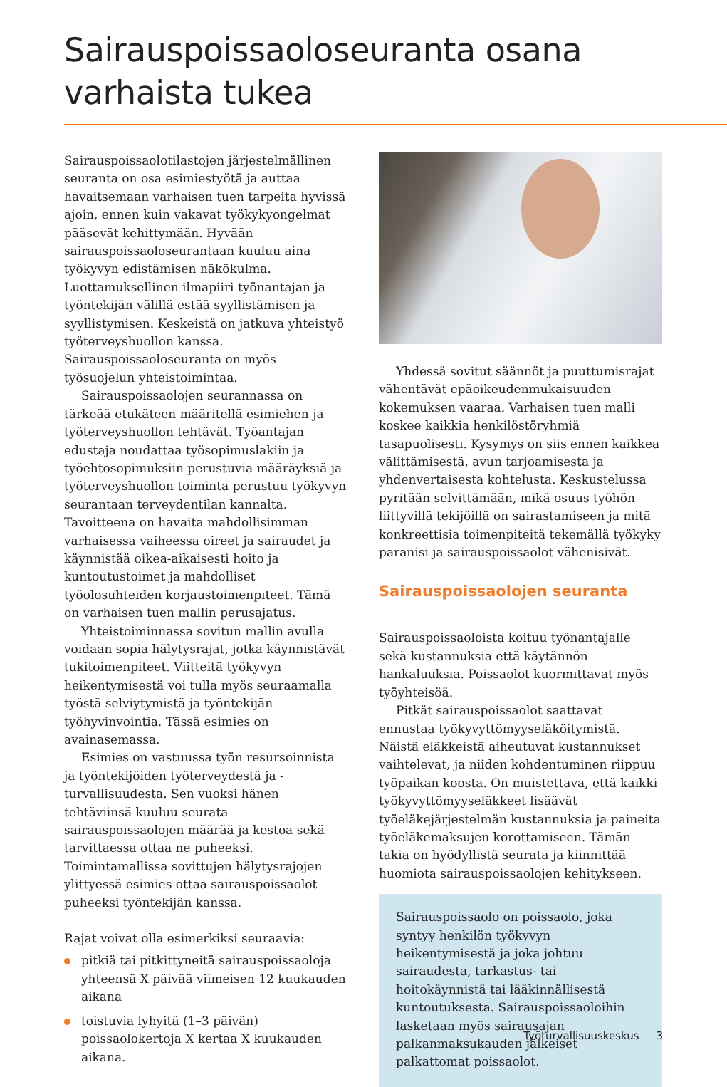Sairauspoissaoloseuranta osana varhaista tukea
Sairauspoissaolotilastojen järjestelmällinen seuranta on osa esimiestyötä ja auttaa havaitsemaan varhaisen tuen tarpeita hyvissä ajoin, ennen kuin vakavat työkykyongelmat pääsevät kehittymään. Hyvään sairauspoissaoloseurantaan kuuluu aina työkyvyn edistämisen näkökulma. Luottamuksellinen ilmapiiri työnantajan ja työntekijän välillä estää syyllistämisen ja syyllistymisen. Keskeistä on jatkuva yhteistyö työterveyshuollon kanssa. Sairauspoissaoloseuranta on myös työsuojelun yhteistoimintaa.
Sairauspoissaolojen seurannassa on tärkeää etukäteen määritellä esimiehen ja työterveyshuollon tehtävät. Työantajan edustaja noudattaa työsopimuslakiin ja työehtosopimuksiin perustuvia määräyksiä ja työterveyshuollon toiminta perustuu työkyvyn seurantaan terveydentilan kannalta. Tavoitteena on havaita mahdollisimman varhaisessa vaiheessa oireet ja sairaudet ja käynnistää oikea-aikaisesti hoito ja kuntoutustoimet ja mahdolliset työolosuhteiden korjaustoimenpiteet. Tämä on varhaisen tuen mallin perusajatus.
Yhteistoiminnassa sovitun mallin avulla voidaan sopia hälytysrajat, jotka käynnistävät tukitoimenpiteet. Viitteitä työkyvyn heikentymisestä voi tulla myös seuraamalla työstä selviytymistä ja työntekijän työhyvinvointia. Tässä esimies on avainasemassa.
Esimies on vastuussa työn resursoinnista ja työntekijöiden työterveydestä ja -turvallisuudesta. Sen vuoksi hänen tehtäviinsä kuuluu seurata sairauspoissaolojen määrää ja kestoa sekä tarvittaessa ottaa ne puheeksi. Toimintamallissa sovittujen hälytysrajojen ylittyessä esimies ottaa sairauspoissaolot puheeksi työntekijän kanssa.
Rajat voivat olla esimerkiksi seuraavia:
pitkiä tai pitkittyneitä sairauspoissaoloja yhteensä X päivää viimeisen 12 kuukauden aikana
toistuvia lyhyitä (1–3 päivän) poissaolokertoja X kertaa X kuukauden aikana.
Yhdessä sovitut säännöt ja puuttumisrajat vähentävät epäoikeudenmukaisuuden kokemuksen vaaraa. Varhaisen tuen malli koskee kaikkia henkilöstöryhmiä tasapuolisesti. Kysymys on siis ennen kaikkea välittämisestä, avun tarjoamisesta ja yhdenvertaisesta kohtelusta. Keskustelussa pyritään selvittämään, mikä osuus työhön liittyvillä tekijöillä on sairastamiseen ja mitä konkreettisia toimenpiteitä tekemällä työkyky paranisi ja sairauspoissaolot vähenisivät.
Sairauspoissaolojen seuranta
Sairauspoissaoloista koituu työnantajalle sekä kustannuksia että käytännön hankaluuksia. Poissaolot kuormittavat myös työyhteisöä.
Pitkät sairauspoissaolot saattavat ennustaa työkyvyttömyyseläköitymistä. Näistä eläkkeistä aiheutuvat kustannukset vaihtelevat, ja niiden kohdentuminen riippuu työpaikan koosta. On muistettava, että kaikki työkyvyttömyyseläkkeet lisäävät työeläkejärjestelmän kustannuksia ja paineita työeläkemaksujen korottamiseen. Tämän takia on hyödyllistä seurata ja kiinnittää huomiota sairauspoissaolojen kehitykseen.
Sairauspoissaolo on poissaolo, joka syntyy henkilön työkyvyn heikentymisestä ja joka johtuu sairaudesta, tarkastus- tai hoitokäynnistä tai lääkinnällisestä kuntoutuksesta. Sairauspoissaoloihin lasketaan myös sairausajan palkanmaksukauden jälkeiset palkattomat poissaolot.
Työturvallisuuskeskus 3